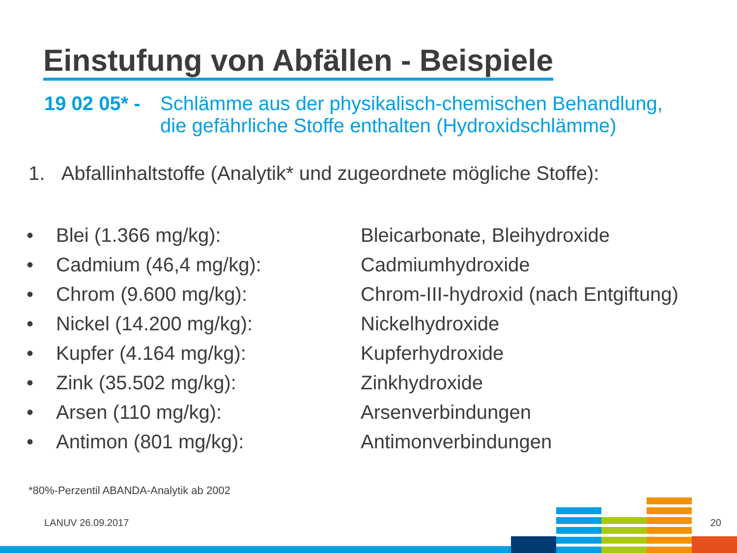Einstufung von Abfällen - Beispiele
19 02 05* - Schlämme aus der physikalisch-chemischen Behandlung,
die gefährliche Stoffe enthalten (Hydroxidschlämme)
1. Abfallinhaltstoffe (Analytik* und zugeordnete mögliche Stoffe):
| • | Blei (1.366 mg/kg): | Bleicarbonate, Bleihydroxide |
| • | Cadmium (46,4 mg/kg): | Cadmiumhydroxide |
| • | Chrom (9.600 mg/kg): | Chrom-III-hydroxid (nach Entgiftung) |
| • | Nickel (14.200 mg/kg): | Nickelhydroxide |
| • | Kupfer (4.164 mg/kg): | Kupferhydroxide |
| • | Zink (35.502 mg/kg): | Zinkhydroxide |
| • | Arsen (110 mg/kg): | Arsenverbindungen |
| • | Antimon (801 mg/kg): | Antimonverbindungen |
*80%-Perzentil ABANDA-Analytik ab 2002
LANUV 26.09.2017 20